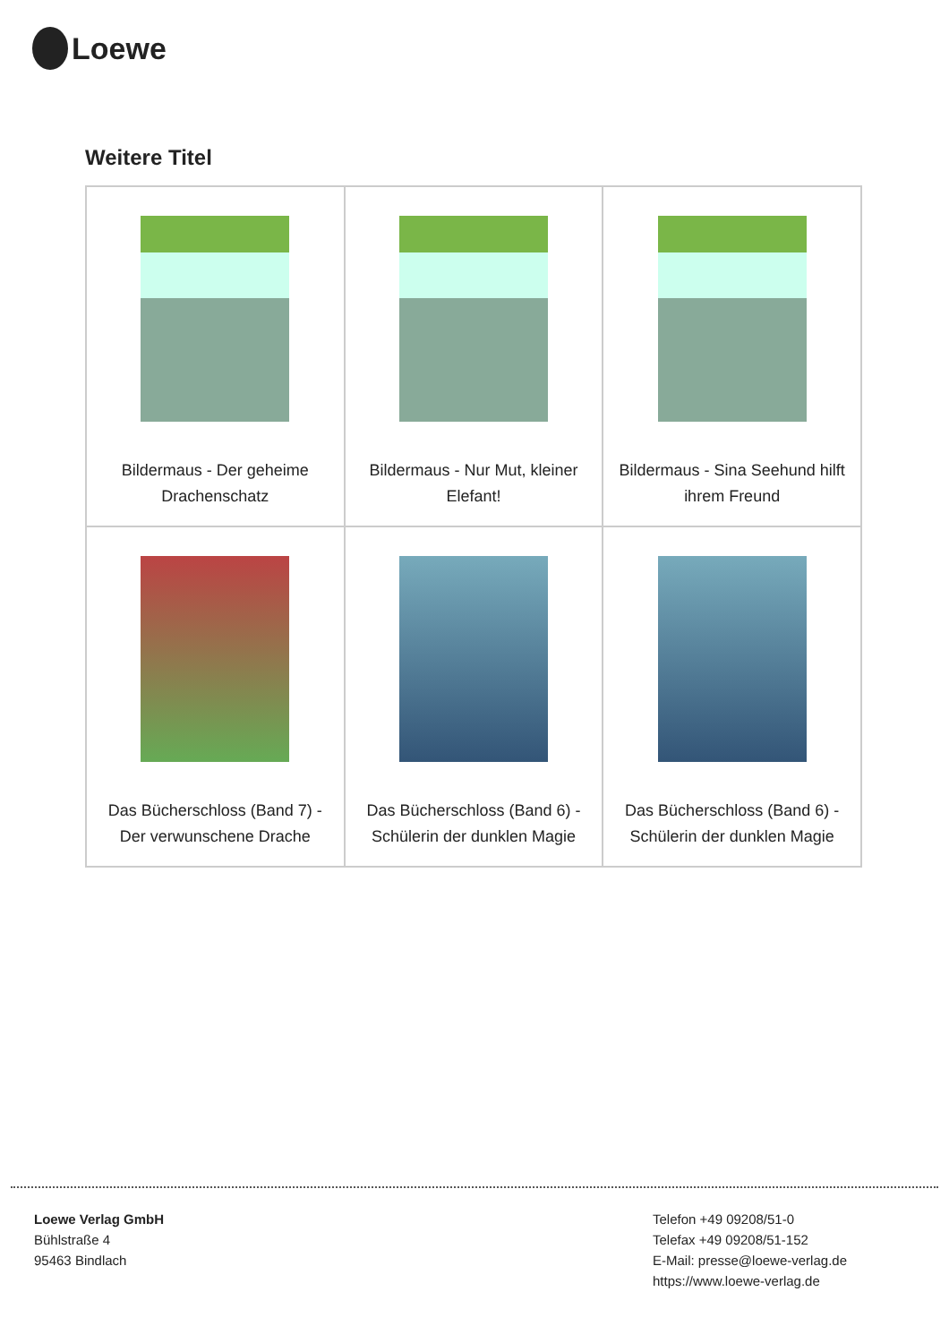Loewe
Weitere Titel
| Bildermaus - Der geheime Drachenschatz | Bildermaus - Nur Mut, kleiner Elefant! | Bildermaus - Sina Seehund hilft ihrem Freund |
| Das Bücherschloss (Band 7) - Der verwunschene Drache | Das Bücherschloss (Band 6) - Schülerin der dunklen Magie | Das Bücherschloss (Band 6) - Schülerin der dunklen Magie |
Loewe Verlag GmbH
Bühlstraße 4
95463 Bindlach
Telefon +49 09208/51-0
Telefax +49 09208/51-152
E-Mail: presse@loewe-verlag.de
https://www.loewe-verlag.de